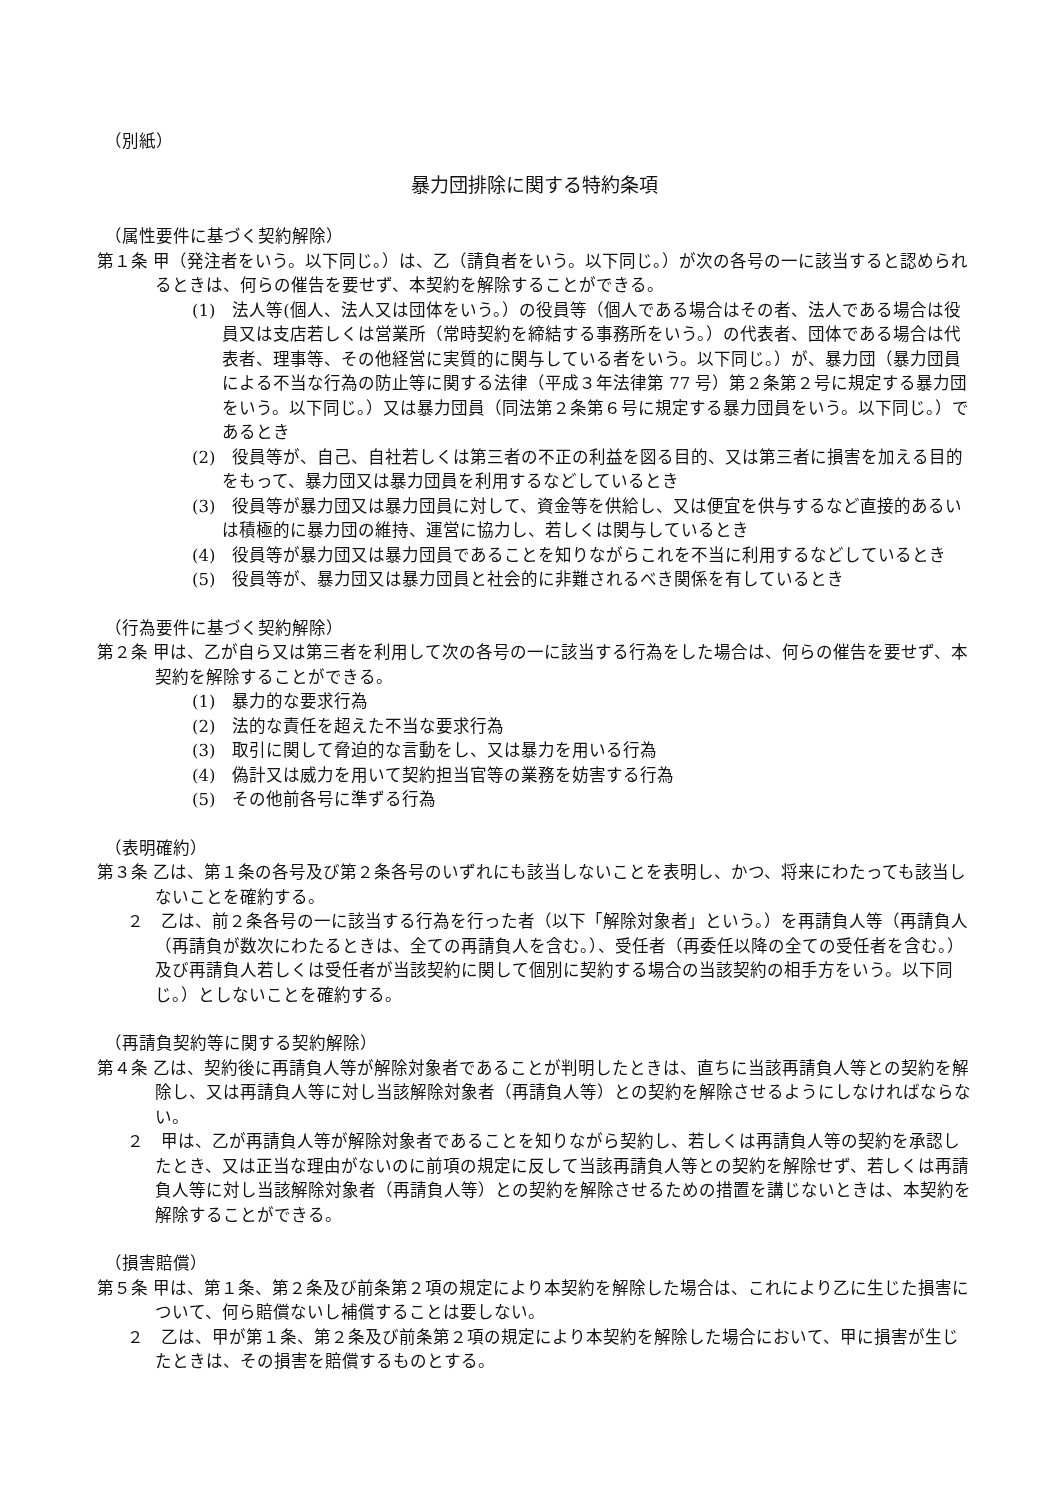（別紙）
暴力団排除に関する特約条項
（属性要件に基づく契約解除）
第１条 甲（発注者をいう。以下同じ。）は、乙（請負者をいう。以下同じ。）が次の各号の一に該当すると認められるときは、何らの催告を要せず、本契約を解除することができる。
(1)　法人等(個人、法人又は団体をいう。）の役員等（個人である場合はその者、法人である場合は役員又は支店若しくは営業所（常時契約を締結する事務所をいう。）の代表者、団体である場合は代表者、理事等、その他経営に実質的に関与している者をいう。以下同じ。）が、暴力団（暴力団員による不当な行為の防止等に関する法律（平成３年法律第 77 号）第２条第２号に規定する暴力団をいう。以下同じ。）又は暴力団員（同法第２条第６号に規定する暴力団員をいう。以下同じ。）であるとき
(2)　役員等が、自己、自社若しくは第三者の不正の利益を図る目的、又は第三者に損害を加える目的をもって、暴力団又は暴力団員を利用するなどしているとき
(3)　役員等が暴力団又は暴力団員に対して、資金等を供給し、又は便宜を供与するなど直接的あるいは積極的に暴力団の維持、運営に協力し、若しくは関与しているとき
(4)　役員等が暴力団又は暴力団員であることを知りながらこれを不当に利用するなどしているとき
(5)　役員等が、暴力団又は暴力団員と社会的に非難されるべき関係を有しているとき
（行為要件に基づく契約解除）
第２条 甲は、乙が自ら又は第三者を利用して次の各号の一に該当する行為をした場合は、何らの催告を要せず、本契約を解除することができる。
(1)　暴力的な要求行為
(2)　法的な責任を超えた不当な要求行為
(3)　取引に関して脅迫的な言動をし、又は暴力を用いる行為
(4)　偽計又は威力を用いて契約担当官等の業務を妨害する行為
(5)　その他前各号に準ずる行為
（表明確約）
第３条 乙は、第１条の各号及び第２条各号のいずれにも該当しないことを表明し、かつ、将来にわたっても該当しないことを確約する。
２　乙は、前２条各号の一に該当する行為を行った者（以下「解除対象者」という。）を再請負人等（再請負人（再請負が数次にわたるときは、全ての再請負人を含む。）、受任者（再委任以降の全ての受任者を含む。）及び再請負人若しくは受任者が当該契約に関して個別に契約する場合の当該契約の相手方をいう。以下同じ。）としないことを確約する。
（再請負契約等に関する契約解除）
第４条 乙は、契約後に再請負人等が解除対象者であることが判明したときは、直ちに当該再請負人等との契約を解除し、又は再請負人等に対し当該解除対象者（再請負人等）との契約を解除させるようにしなければならない。
２　甲は、乙が再請負人等が解除対象者であることを知りながら契約し、若しくは再請負人等の契約を承認したとき、又は正当な理由がないのに前項の規定に反して当該再請負人等との契約を解除せず、若しくは再請負人等に対し当該解除対象者（再請負人等）との契約を解除させるための措置を講じないときは、本契約を解除することができる。
（損害賠償）
第５条 甲は、第１条、第２条及び前条第２項の規定により本契約を解除した場合は、これにより乙に生じた損害について、何ら賠償ないし補償することは要しない。
２　乙は、甲が第１条、第２条及び前条第２項の規定により本契約を解除した場合において、甲に損害が生じたときは、その損害を賠償するものとする。